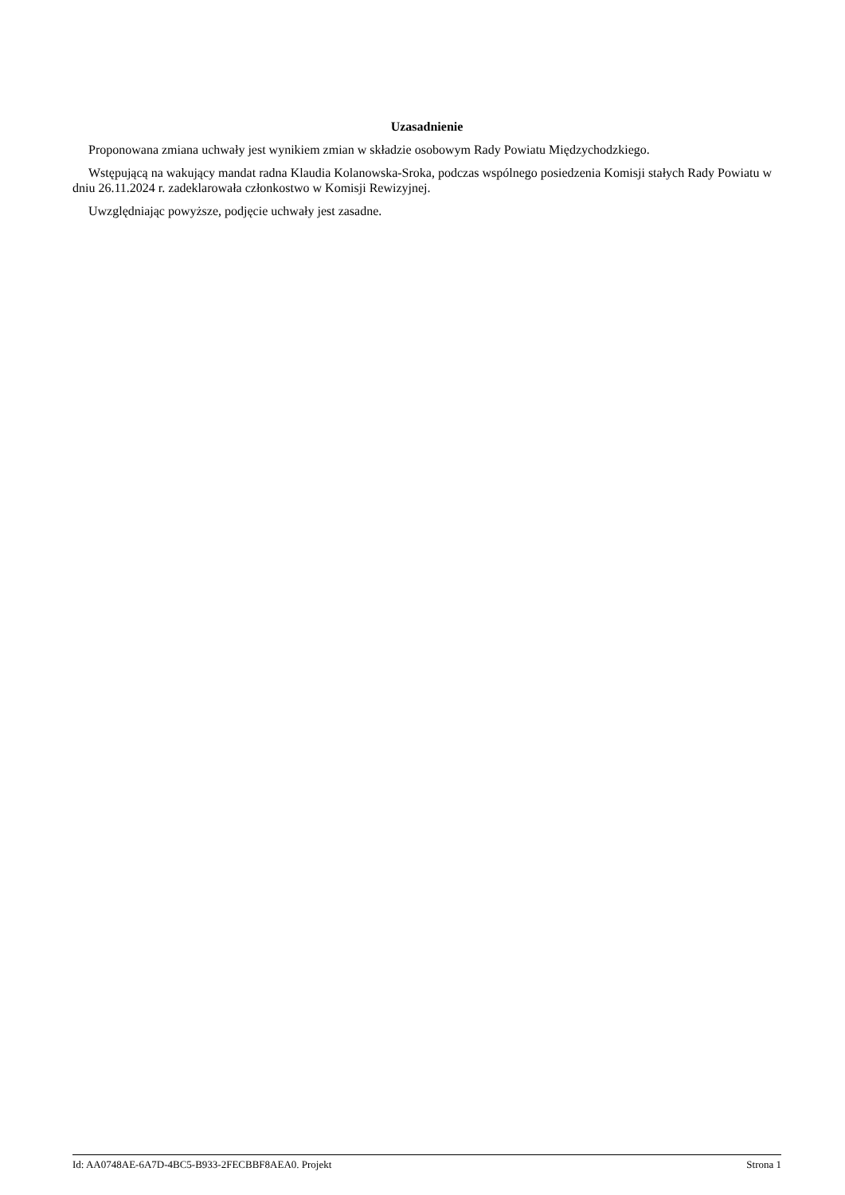Uzasadnienie
Proponowana zmiana uchwały jest wynikiem zmian w składzie osobowym Rady Powiatu Międzychodzkiego.
Wstępującą na wakujący mandat radna Klaudia Kolanowska-Sroka, podczas wspólnego posiedzenia Komisji stałych Rady Powiatu w dniu 26.11.2024 r. zadeklarowała członkostwo w Komisji Rewizyjnej.
Uwzględniając powyższe, podjęcie uchwały jest zasadne.
Id: AA0748AE-6A7D-4BC5-B933-2FECBBF8AEA0. Projekt Strona 1